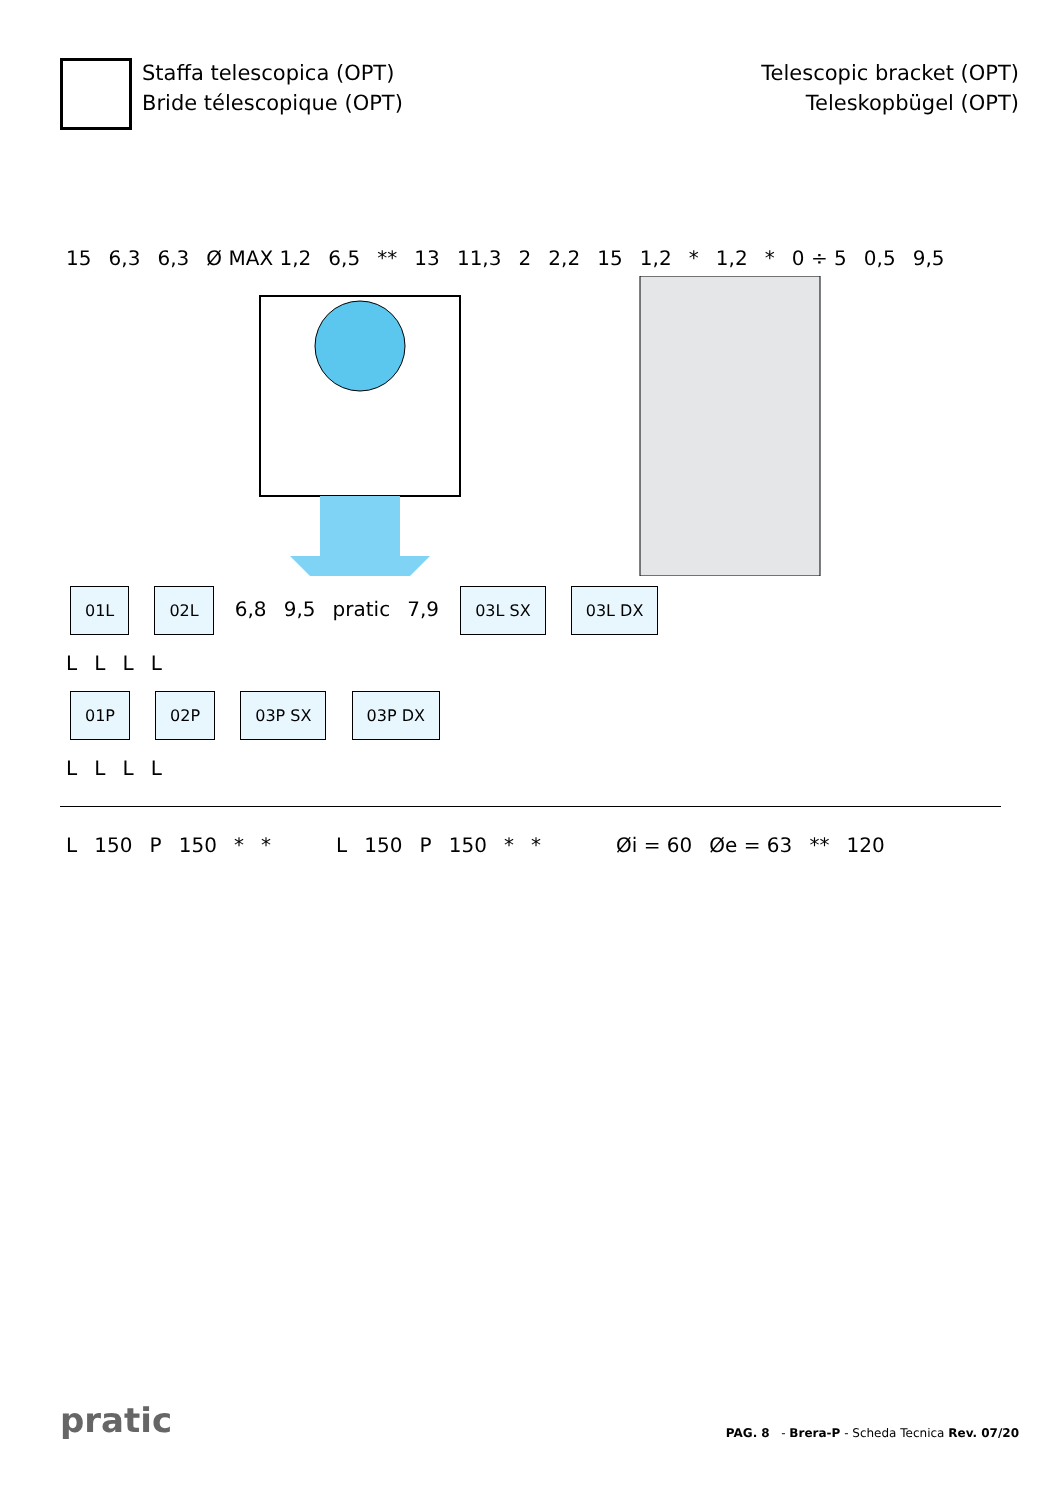Staffa telescopica (OPT)
Bride télescopique (OPT)
Telescopic bracket (OPT)
Teleskopbügel (OPT)
15 6,3 6,3 Ø MAX 1,2 6,5 ** 13 11,3 2 2,2 15 1,2 * 1,2 * 0 ÷ 5 0,5 9,5
01L 02L 6,8 9,5 pratic 7,9 03L SX 03L DX
L L L L
01P 02P 03P SX 03P DX
L L L L
L 150 P 150 * * L 150 P 150 * * Øi = 60 Øe = 63 ** 120
pratic
PAG. 8 - Brera-P - Scheda Tecnica Rev. 07/20